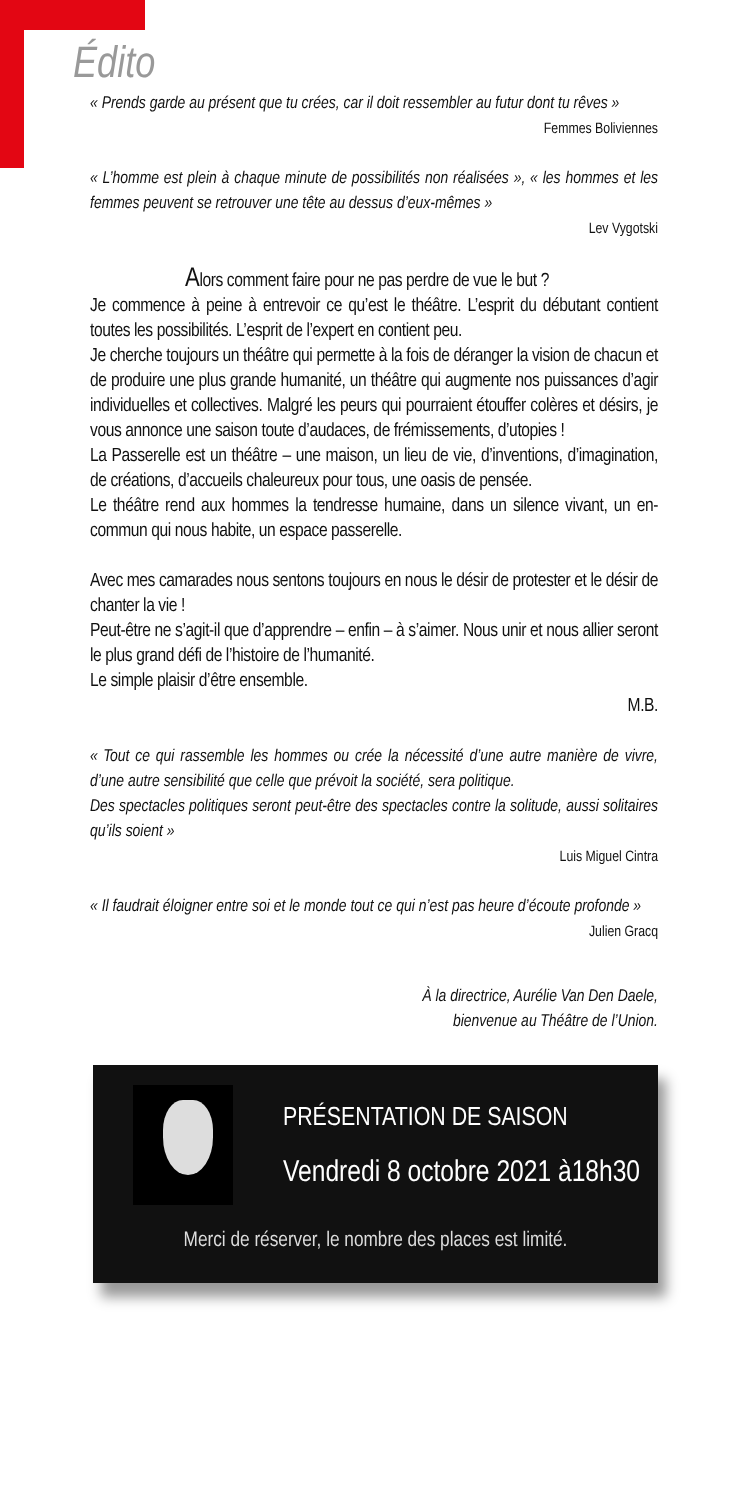Édito
« Prends garde au présent que tu crées, car il doit ressembler au futur dont tu rêves »
Femmes Boliviennes
« L’homme est plein à chaque minute de possibilités non réalisées », « les hommes et les femmes peuvent se retrouver une tête au dessus d’eux-mêmes »
Lev Vygotski
Alors comment faire pour ne pas perdre de vue le but ?
Je commence à peine à entrevoir ce qu’est le théâtre. L’esprit du débutant contient toutes les possibilités. L’esprit de l’expert en contient peu.
Je cherche toujours un théâtre qui permette à la fois de déranger la vision de chacun et de produire une plus grande humanité, un théâtre qui augmente nos puissances d’agir individuelles et collectives. Malgré les peurs qui pourraient étouffer colères et désirs, je vous annonce une saison toute d’audaces, de frémissements, d’utopies !
La Passerelle est un théâtre – une maison, un lieu de vie, d’inventions, d’imagination, de créations, d’accueils chaleureux pour tous, une oasis de pensée.
Le théâtre rend aux hommes la tendresse humaine, dans un silence vivant, un en-commun qui nous habite, un espace passerelle.
Avec mes camarades nous sentons toujours en nous le désir de protester et le désir de chanter la vie !
Peut-être ne s’agit-il que d’apprendre – enfin – à s’aimer. Nous unir et nous allier seront le plus grand défi de l’histoire de l’humanité.
Le simple plaisir d’être ensemble.
M.B.
« Tout ce qui rassemble les hommes ou crée la nécessité d’une autre manière de vivre, d’une autre sensibilité que celle que prévoit la société, sera politique.
Des spectacles politiques seront peut-être des spectacles contre la solitude, aussi solitaires qu’ils soient »
Luis Miguel Cintra
« Il faudrait éloigner entre soi et le monde tout ce qui n’est pas heure d’écoute profonde »
Julien Gracq
À la directrice, Aurélie Van Den Daele,
bienvenue au Théâtre de l’Union.
PRÉSENTATION DE SAISON
Vendredi 8 octobre 2021 à18h30
Merci de réserver, le nombre des places est limité.